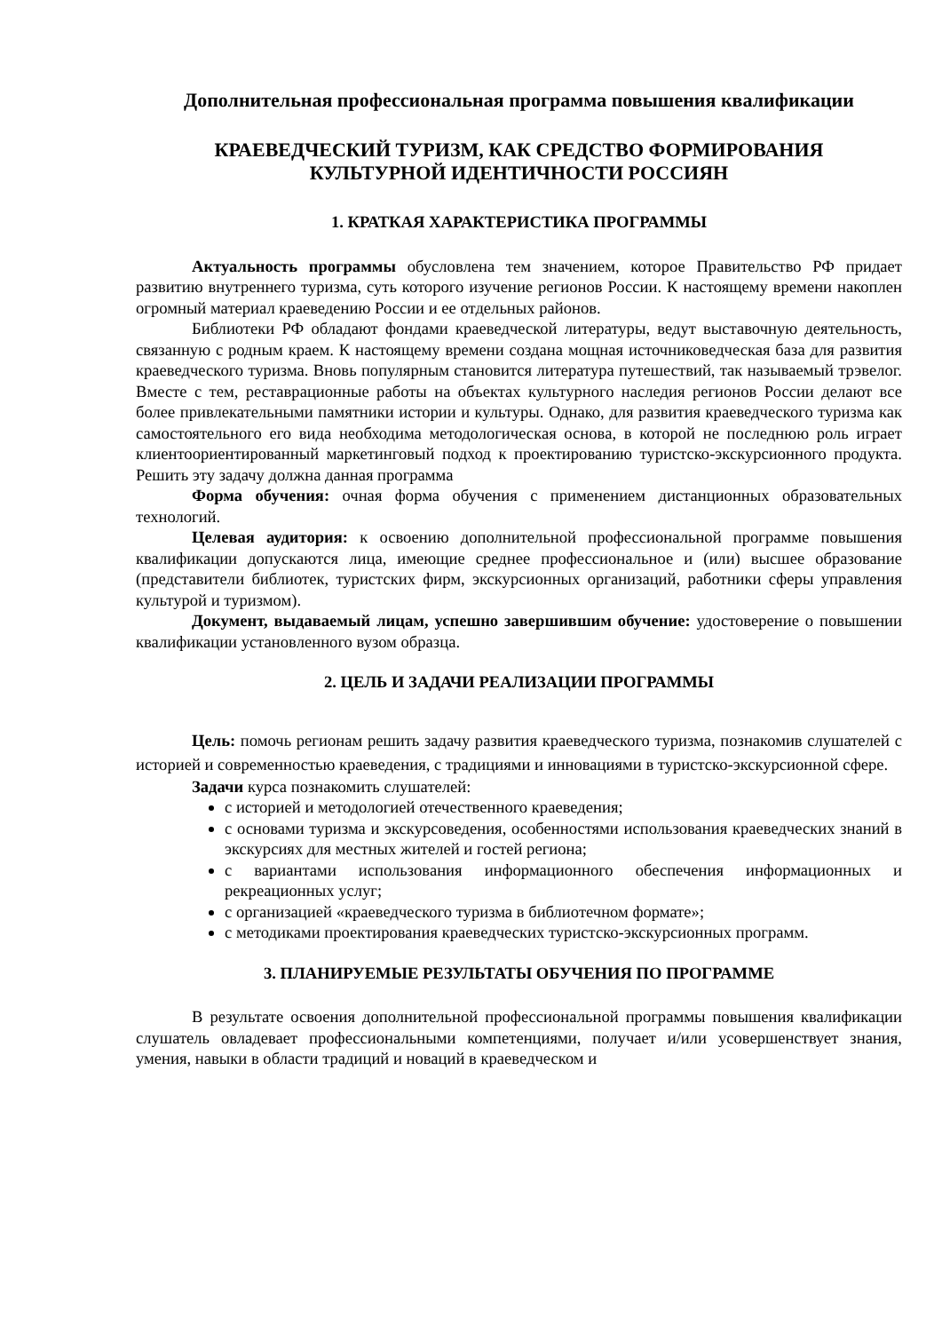Дополнительная профессиональная программа повышения квалификации
КРАЕВЕДЧЕСКИЙ ТУРИЗМ, КАК СРЕДСТВО ФОРМИРОВАНИЯ
КУЛЬТУРНОЙ ИДЕНТИЧНОСТИ РОССИЯН
1. КРАТКАЯ ХАРАКТЕРИСТИКА ПРОГРАММЫ
Актуальность программы обусловлена тем значением, которое Правительство РФ придает развитию внутреннего туризма, суть которого изучение регионов России. К настоящему времени накоплен огромный материал краеведению России и ее отдельных районов.
Библиотеки РФ обладают фондами краеведческой литературы, ведут выставочную деятельность, связанную с родным краем. К настоящему времени создана мощная источниковедческая база для развития краеведческого туризма. Вновь популярным становится литература путешествий, так называемый трэвелог. Вместе с тем, реставрационные работы на объектах культурного наследия регионов России делают все более привлекательными памятники истории и культуры. Однако, для развития краеведческого туризма как самостоятельного его вида необходима методологическая основа, в которой не последнюю роль играет клиентоориентированный маркетинговый подход к проектированию туристско-экскурсионного продукта. Решить эту задачу должна данная программа
Форма обучения: очная форма обучения с применением дистанционных образовательных технологий.
Целевая аудитория: к освоению дополнительной профессиональной программе повышения квалификации допускаются лица, имеющие среднее профессиональное и (или) высшее образование (представители библиотек, туристских фирм, экскурсионных организаций, работники сферы управления культурой и туризмом).
Документ, выдаваемый лицам, успешно завершившим обучение: удостоверение о повышении квалификации установленного вузом образца.
2. ЦЕЛЬ И ЗАДАЧИ РЕАЛИЗАЦИИ ПРОГРАММЫ
Цель: помочь регионам решить задачу развития краеведческого туризма, познакомив слушателей с историей и современностью краеведения, с традициями и инновациями в туристско-экскурсионной сфере.
Задачи курса познакомить слушателей:
с историей и методологией отечественного краеведения;
с основами туризма и экскурсоведения, особенностями использования краеведческих знаний в экскурсиях для местных жителей и гостей региона;
с вариантами использования информационного обеспечения информационных и рекреационных услуг;
с организацией «краеведческого туризма в библиотечном формате»;
с методиками проектирования краеведческих туристско-экскурсионных программ.
3. ПЛАНИРУЕМЫЕ РЕЗУЛЬТАТЫ ОБУЧЕНИЯ ПО ПРОГРАММЕ
В результате освоения дополнительной профессиональной программы повышения квалификации слушатель овладевает профессиональными компетенциями, получает и/или усовершенствует знания, умения, навыки в области традиций и новаций в краеведческом и